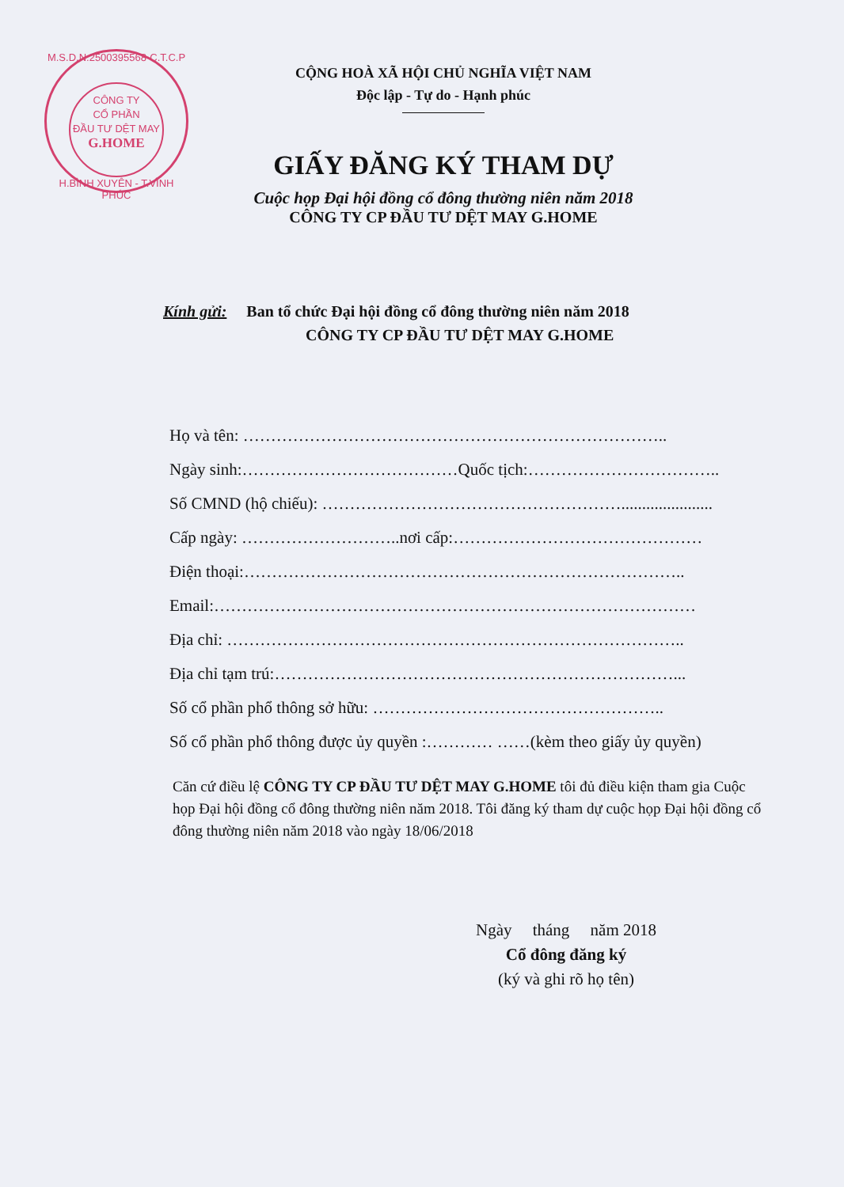M.S.D.N:2500395568-C.T.C.P
CÔNG TY
CỔ PHẦN
ĐẦU TƯ DỆT MAY
G.HOME
H.BÌNH XUYÊN - T.VĨNH PHÚC
CỘNG HOÀ XÃ HỘI CHỦ NGHĨA VIỆT NAM
Độc lập - Tự do - Hạnh phúc
GIẤY ĐĂNG KÝ THAM DỰ
Cuộc họp Đại hội đồng cổ đông thường niên năm 2018
CÔNG TY CP ĐẦU TƯ DỆT MAY G.HOME
Kính gửi: Ban tổ chức Đại hội đồng cổ đông thường niên năm 2018
CÔNG TY CP ĐẦU TƯ DỆT MAY G.HOME
Họ và tên: …………………………………………………………………..
Ngày sinh:…………………………………Quốc tịch:……………………………..
Số CMND (hộ chiếu): ………………………………………………......................
Cấp ngày: ………………………..nơi cấp:………………………………………
Điện thoại:……………………………………………………………………..
Email:……………………………………………………………………………
Địa chỉ: ………………………………………………………………………..
Địa chỉ tạm trú:………………………………………………………………...
Số cổ phần phổ thông sở hữu: ……………………………………………..
Số cổ phần phổ thông được ủy quyền :………… ……(kèm theo giấy ủy quyền)
Căn cứ điều lệ CÔNG TY CP ĐẦU TƯ DỆT MAY G.HOME tôi đủ điều kiện tham gia Cuộc họp Đại hội đồng cổ đông thường niên năm 2018. Tôi đăng ký tham dự cuộc họp Đại hội đồng cổ đông thường niên năm 2018 vào ngày 18/06/2018
Ngày tháng năm 2018
Cổ đông đăng ký
(ký và ghi rõ họ tên)